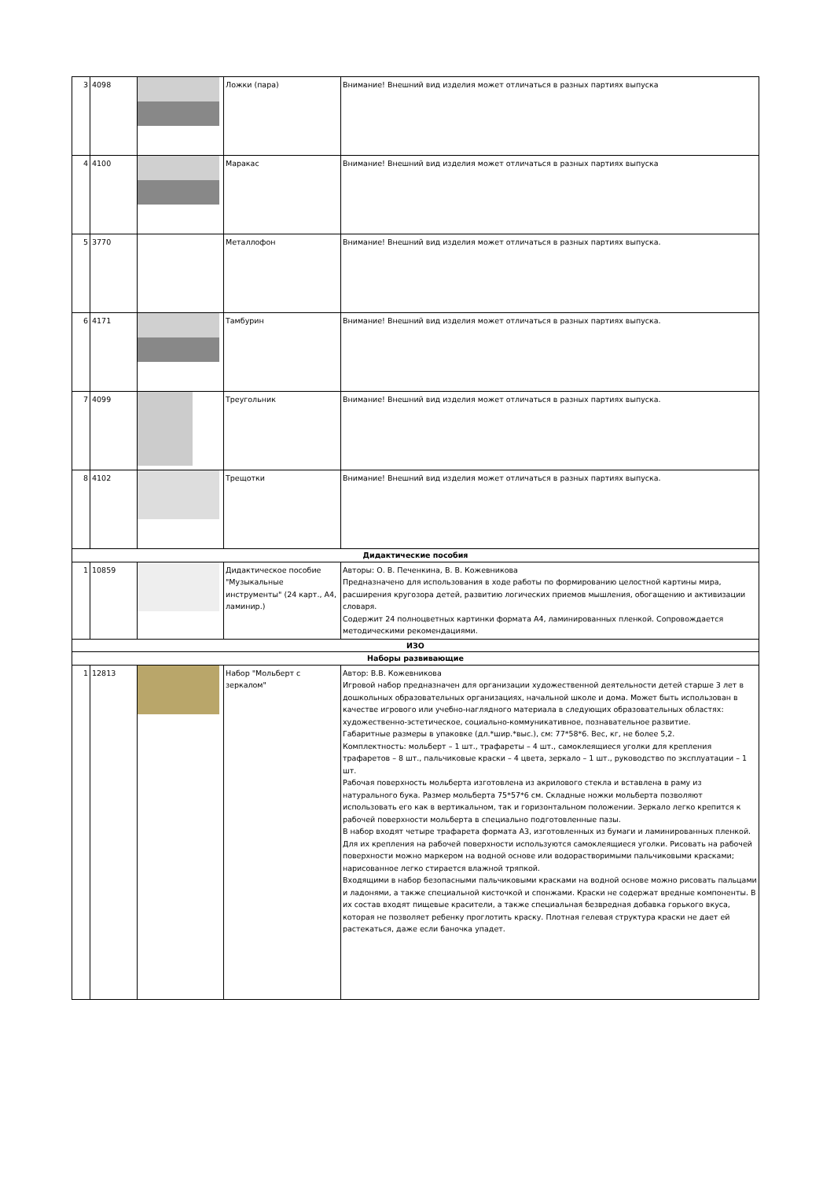| 3 | 4098 | | Ложки (пара) | Внимание! Внешний вид изделия может отличаться в разных партиях выпуска |
| 4 | 4100 | | Маракас | Внимание! Внешний вид изделия может отличаться в разных партиях выпуска |
| 5 | 3770 | | Металлофон | Внимание! Внешний вид изделия может отличаться в разных партиях выпуска. |
| 6 | 4171 | | Тамбурин | Внимание! Внешний вид изделия может отличаться в разных партиях выпуска. |
| 7 | 4099 | | Треугольник | Внимание! Внешний вид изделия может отличаться в разных партиях выпуска. |
| 8 | 4102 | | Трещотки | Внимание! Внешний вид изделия может отличаться в разных партиях выпуска. |
| Дидактические пособия | | | | |
| 1 | 10859 | | Дидактическое пособие "Музыкальные инструменты" (24 карт., А4, ламинир.) | Авторы: О. В. Печенкина, В. В. Кожевникова Предназначено для использования в ходе работы по формированию целостной картины мира, расширения кругозора детей, развитию логических приемов мышления, обогащению и активизации словаря. Содержит 24 полноцветных картинки формата А4, ламинированных пленкой. Сопровождается методическими рекомендациями. |
| ИЗО | | | | |
| Наборы развивающие | | | | |
| 1 | 12813 | | Набор "Мольберт с зеркалом" | Автор: В.В. Кожевникова Игровой набор предназначен для организации художественной деятельности детей старше 3 лет в дошкольных образовательных организациях, начальной школе и дома. Может быть использован в качестве игрового или учебно-наглядного материала в следующих образовательных областях: художественно-эстетическое, социально-коммуникативное, познавательное развитие. Габаритные размеры в упаковке (дл.*шир.*выс.), см: 77*58*6. Вес, кг, не более 5,2. Комплектность: мольберт – 1 шт., трафареты – 4 шт., самоклеящиеся уголки для крепления трафаретов – 8 шт., пальчиковые краски – 4 цвета, зеркало – 1 шт., руководство по эксплуатации – 1 шт. Рабочая поверхность мольберта изготовлена из акрилового стекла и вставлена в раму из натурального бука. Размер мольберта 75*57*6 см. Складные ножки мольберта позволяют использовать его как в вертикальном, так и горизонтальном положении. Зеркало легко крепится к рабочей поверхности мольберта в специально подготовленные пазы. В набор входят четыре трафарета формата А3, изготовленных из бумаги и ламинированных пленкой. Для их крепления на рабочей поверхности используются самоклеящиеся уголки. Рисовать на рабочей поверхности можно маркером на водной основе или водорастворимыми пальчиковыми красками; нарисованное легко стирается влажной тряпкой. Входящими в набор безопасными пальчиковыми красками на водной основе можно рисовать пальцами и ладонями, а также специальной кисточкой и спонжами. Краски не содержат вредные компоненты. В их состав входят пищевые красители, а также специальная безвредная добавка горького вкуса, которая не позволяет ребенку проглотить краску. Плотная гелевая структура краски не дает ей растекаться, даже если баночка упадет. |